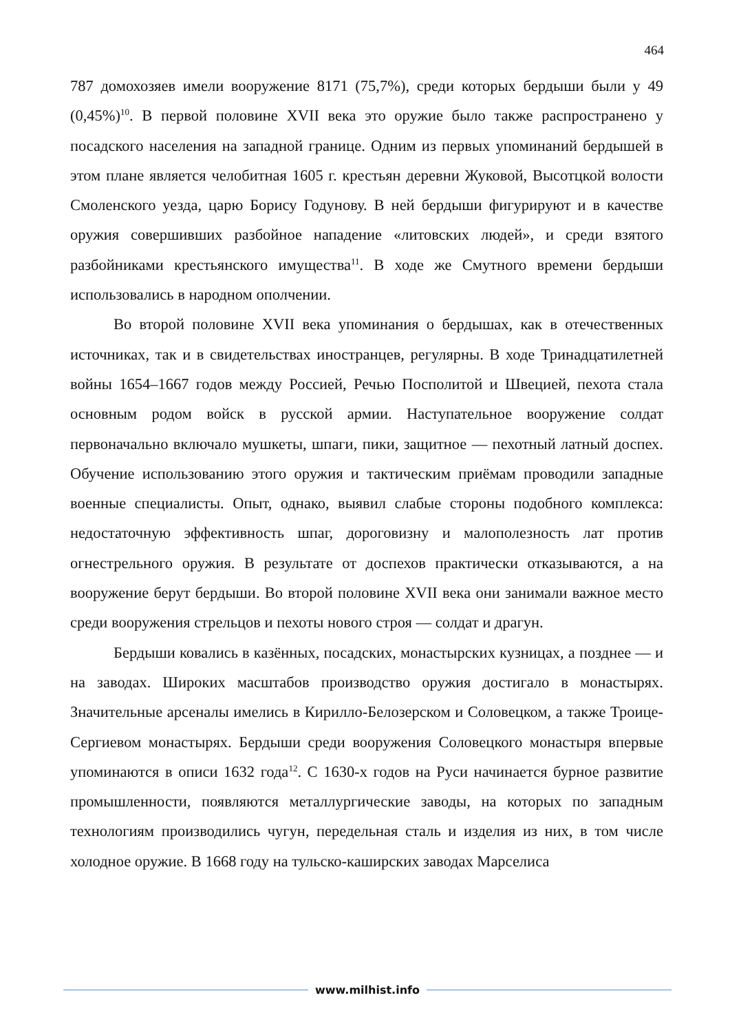464
787 домохозяев имели вооружение 8171 (75,7%), среди которых бердыши были у 49 (0,45%)<sup>10</sup>. В первой половине XVII века это оружие было также распространено у посадского населения на западной границе. Одним из первых упоминаний бердышей в этом плане является челобитная 1605 г. крестьян деревни Жуковой, Высотцкой волости Смоленского уезда, царю Борису Годунову. В ней бердыши фигурируют и в качестве оружия совершивших разбойное нападение «литовских людей», и среди взятого разбойниками крестьянского имущества<sup>11</sup>. В ходе же Смутного времени бердыши использовались в народном ополчении.
Во второй половине XVII века упоминания о бердышах, как в отечественных источниках, так и в свидетельствах иностранцев, регулярны. В ходе Тринадцатилетней войны 1654–1667 годов между Россией, Речью Посполитой и Швецией, пехота стала основным родом войск в русской армии. Наступательное вооружение солдат первоначально включало мушкеты, шпаги, пики, защитное — пехотный латный доспех. Обучение использованию этого оружия и тактическим приёмам проводили западные военные специалисты. Опыт, однако, выявил слабые стороны подобного комплекса: недостаточную эффективность шпаг, дороговизну и малополезность лат против огнестрельного оружия. В результате от доспехов практически отказываются, а на вооружение берут бердыши. Во второй половине XVII века они занимали важное место среди вооружения стрельцов и пехоты нового строя — солдат и драгун.
Бердыши ковались в казённых, посадских, монастырских кузницах, а позднее — и на заводах. Широких масштабов производство оружия достигало в монастырях. Значительные арсеналы имелись в Кирилло-Белозерском и Соловецком, а также Троице-Сергиевом монастырях. Бердыши среди вооружения Соловецкого монастыря впервые упоминаются в описи 1632 года<sup>12</sup>. С 1630-х годов на Руси начинается бурное развитие промышленности, появляются металлургические заводы, на которых по западным технологиям производились чугун, передельная сталь и изделия из них, в том числе холодное оружие. В 1668 году на тульско-каширских заводах Марселиса
www.milhist.info